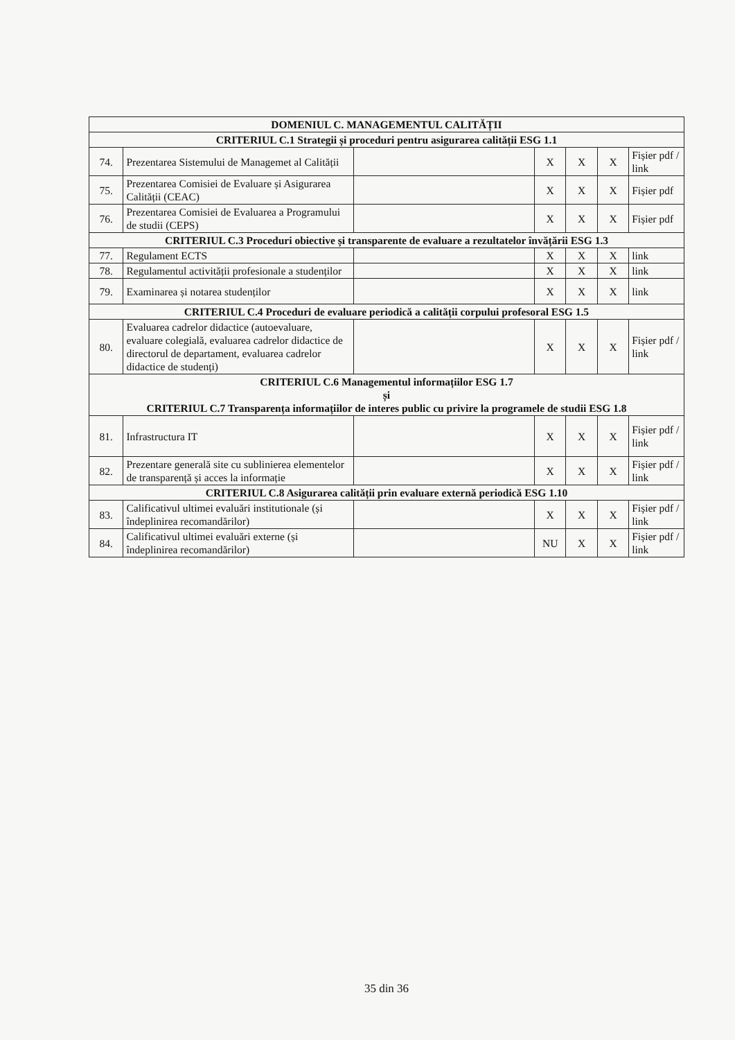| DOMENIUL C. MANAGEMENTUL CALITĂȚII | | | | | | |
| --- | --- | --- | --- | --- | --- | --- |
| CRITERIUL C.1 Strategii și proceduri pentru asigurarea calității ESG 1.1 | | | | | | |
| 74. | Prezentarea Sistemului de Managemet al Calității | | X | X | X | Fișier pdf / link |
| 75. | Prezentarea Comisiei de Evaluare și Asigurarea Calității (CEAC) | | X | X | X | Fișier pdf |
| 76. | Prezentarea Comisiei de Evaluarea a Programului de studii (CEPS) | | X | X | X | Fișier pdf |
| CRITERIUL C.3 Proceduri obiective și transparente de evaluare a rezultatelor învățării ESG 1.3 | | | | | | |
| 77. | Regulament ECTS | | X | X | X | link |
| 78. | Regulamentul activității profesionale a studenților | | X | X | X | link |
| 79. | Examinarea și notarea studenților | | X | X | X | link |
| CRITERIUL C.4 Proceduri de evaluare periodică a calității corpului profesoral ESG 1.5 | | | | | | |
| 80. | Evaluarea cadrelor didactice (autoevaluare, evaluare colegială, evaluarea cadrelor didactice de directorul de departament, evaluarea cadrelor didactice de studenți) | | X | X | X | Fișier pdf / link |
| CRITERIUL C.6 Managementul informațiilor ESG 1.7 și CRITERIUL C.7 Transparența informațiilor de interes public cu privire la programele de studii ESG 1.8 | | | | | | |
| 81. | Infrastructura IT | | X | X | X | Fișier pdf / link |
| 82. | Prezentare generală site cu sublinierea elementelor de transparență și acces la informație | | X | X | X | Fișier pdf / link |
| CRITERIUL C.8 Asigurarea calității prin evaluare externă periodică ESG 1.10 | | | | | | |
| 83. | Calificativul ultimei evaluări institutionale (și îndeplinirea recomandărilor) | | X | X | X | Fișier pdf / link |
| 84. | Calificativul ultimei evaluări externe (și îndeplinirea recomandărilor) | | NU | X | X | Fișier pdf / link |
35 din 36